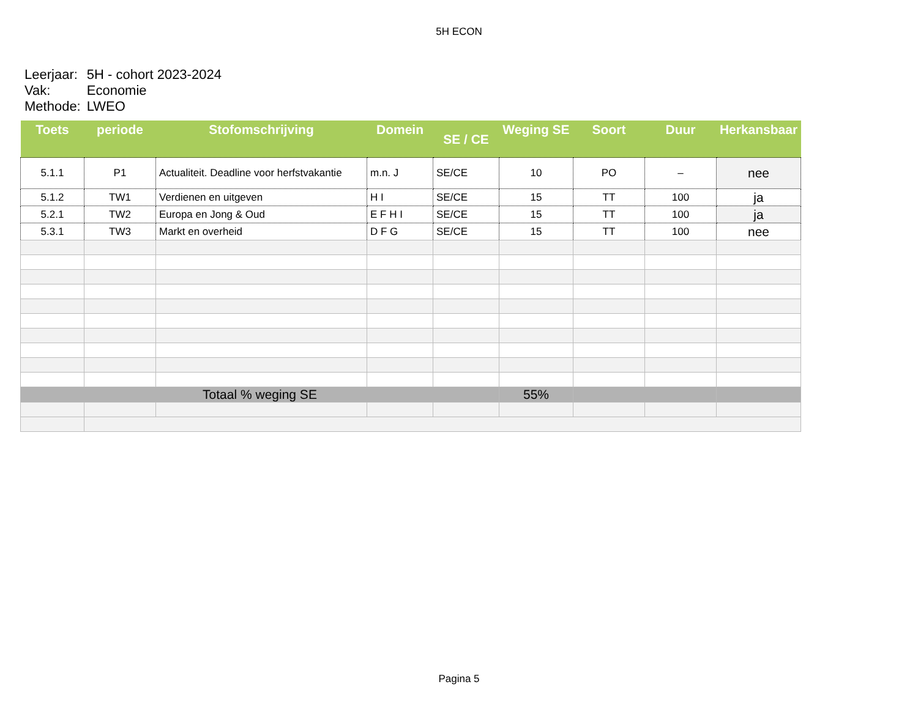5H ECON
| Leerjaar: | 5H - cohort 2023-2024 |
| Vak: | Economie |
| Methode: | LWEO |
| Toets | periode | Stofomschrijving | Domein | SE / CE | Weging SE | Soort | Duur | Herkansbaar |
| --- | --- | --- | --- | --- | --- | --- | --- | --- |
| 5.1.1 | P1 | Actualiteit. Deadline voor herfstvakantie | m.n. J | SE/CE | 10 | PO | – | nee |
| 5.1.2 | TW1 | Verdienen en uitgeven | H I | SE/CE | 15 | TT | 100 | ja |
| 5.2.1 | TW2 | Europa en Jong & Oud | E F H I | SE/CE | 15 | TT | 100 | ja |
| 5.3.1 | TW3 | Markt en overheid | D F G | SE/CE | 15 | TT | 100 | nee |
| Totaal % weging SE | | | | | 55% | | | |
Pagina 5